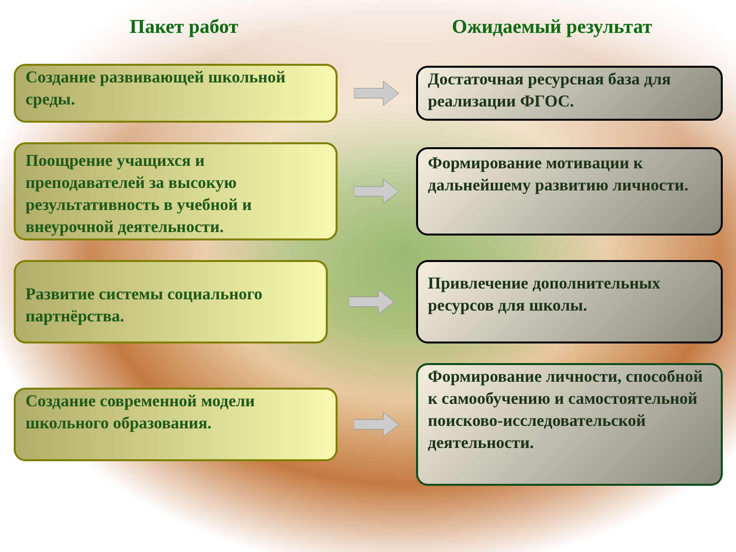Пакет работ Ожидаемый результат
Создание развивающей школьной среды.
Достаточная ресурсная база для реализации ФГОС.
Поощрение учащихся и преподавателей за высокую результативность в учебной и внеурочной деятельности.
Формирование мотивации к дальнейшему развитию личности.
Развитие системы социального партнёрства.
Привлечение дополнительных ресурсов для школы.
Создание современной модели школьного образования.
Формирование личности, способной к самообучению и самостоятельной поисково-исследовательской деятельности.